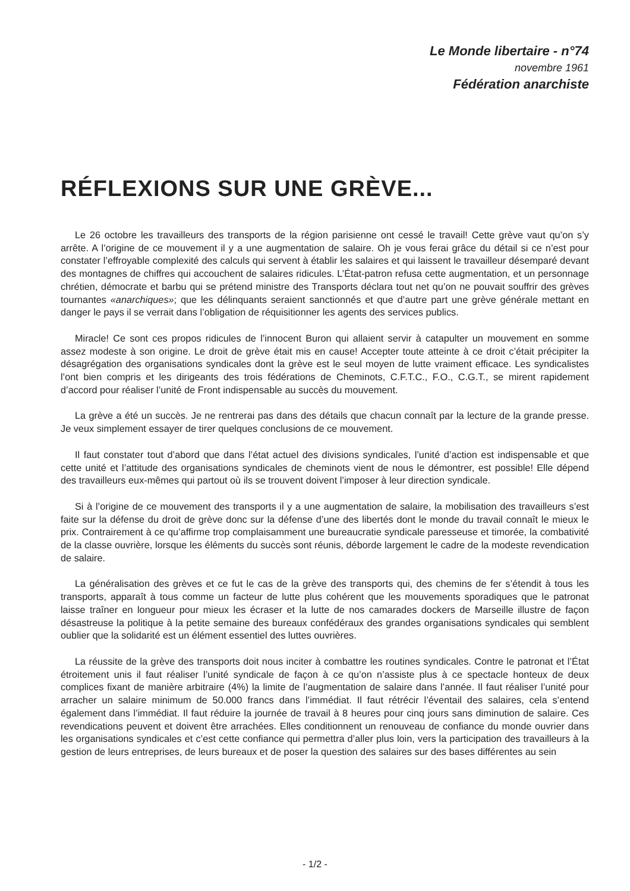Le Monde libertaire - n°74
novembre 1961
Fédération anarchiste
RÉFLEXIONS SUR UNE GRÈVE...
Le 26 octobre les travailleurs des transports de la région parisienne ont cessé le travail! Cette grève vaut qu’on s’y arrête. A l’origine de ce mouvement il y a une augmentation de salaire. Oh je vous ferai grâce du détail si ce n’est pour constater l’effroyable complexité des calculs qui servent à établir les salaires et qui laissent le travailleur désemparé devant des montagnes de chiffres qui accouchent de salaires ridicules. L’État-patron refusa cette augmentation, et un personnage chrétien, démocrate et barbu qui se prétend ministre des Transports déclara tout net qu’on ne pouvait souffrir des grèves tournantes «anarchiques»; que les délinquants seraient sanctionnés et que d’autre part une grève générale mettant en danger le pays il se verrait dans l’obligation de réquisitionner les agents des services publics.
Miracle! Ce sont ces propos ridicules de l’innocent Buron qui allaient servir à catapulter un mouvement en somme assez modeste à son origine. Le droit de grève était mis en cause! Accepter toute atteinte à ce droit c’était précipiter la désagrégation des organisations syndicales dont la grève est le seul moyen de lutte vraiment efficace. Les syndicalistes l’ont bien compris et les dirigeants des trois fédérations de Cheminots, C.F.T.C., F.O., C.G.T., se mirent rapidement d’accord pour réaliser l’unité de Front indispensable au succès du mouvement.
La grève a été un succès. Je ne rentrerai pas dans des détails que chacun connaît par la lecture de la grande presse. Je veux simplement essayer de tirer quelques conclusions de ce mouvement.
Il faut constater tout d’abord que dans l’état actuel des divisions syndicales, l’unité d’action est indispensable et que cette unité et l’attitude des organisations syndicales de cheminots vient de nous le démontrer, est possible! Elle dépend des travailleurs eux-mêmes qui partout où ils se trouvent doivent l’imposer à leur direction syndicale.
Si à l’origine de ce mouvement des transports il y a une augmentation de salaire, la mobilisation des travailleurs s’est faite sur la défense du droit de grève donc sur la défense d’une des libertés dont le monde du travail connaît le mieux le prix. Contrairement à ce qu’affirme trop complaisamment une bureaucratie syndicale paresseuse et timorée, la combativité de la classe ouvrière, lorsque les éléments du succès sont réunis, déborde largement le cadre de la modeste revendication de salaire.
La généralisation des grèves et ce fut le cas de la grève des transports qui, des chemins de fer s’étendit à tous les transports, apparaît à tous comme un facteur de lutte plus cohérent que les mouvements sporadiques que le patronat laisse traîner en longueur pour mieux les écraser et la lutte de nos camarades dockers de Marseille illustre de façon désastreuse la politique à la petite semaine des bureaux confédéraux des grandes organisations syndicales qui semblent oublier que la solidarité est un élément essentiel des luttes ouvrières.
La réussite de la grève des transports doit nous inciter à combattre les routines syndicales. Contre le patronat et l’État étroitement unis il faut réaliser l’unité syndicale de façon à ce qu’on n’assiste plus à ce spectacle honteux de deux complices fixant de manière arbitraire (4%) la limite de l’augmentation de salaire dans l’année. Il faut réaliser l’unité pour arracher un salaire minimum de 50.000 francs dans l’immédiat. Il faut rétrécir l’éventail des salaires, cela s’entend également dans l’immédiat. Il faut réduire la journée de travail à 8 heures pour cinq jours sans diminution de salaire. Ces revendications peuvent et doivent être arrachées. Elles conditionnent un renouveau de confiance du monde ouvrier dans les organisations syndicales et c’est cette confiance qui permettra d’aller plus loin, vers la participation des travailleurs à la gestion de leurs entreprises, de leurs bureaux et de poser la question des salaires sur des bases différentes au sein
- 1/2 -